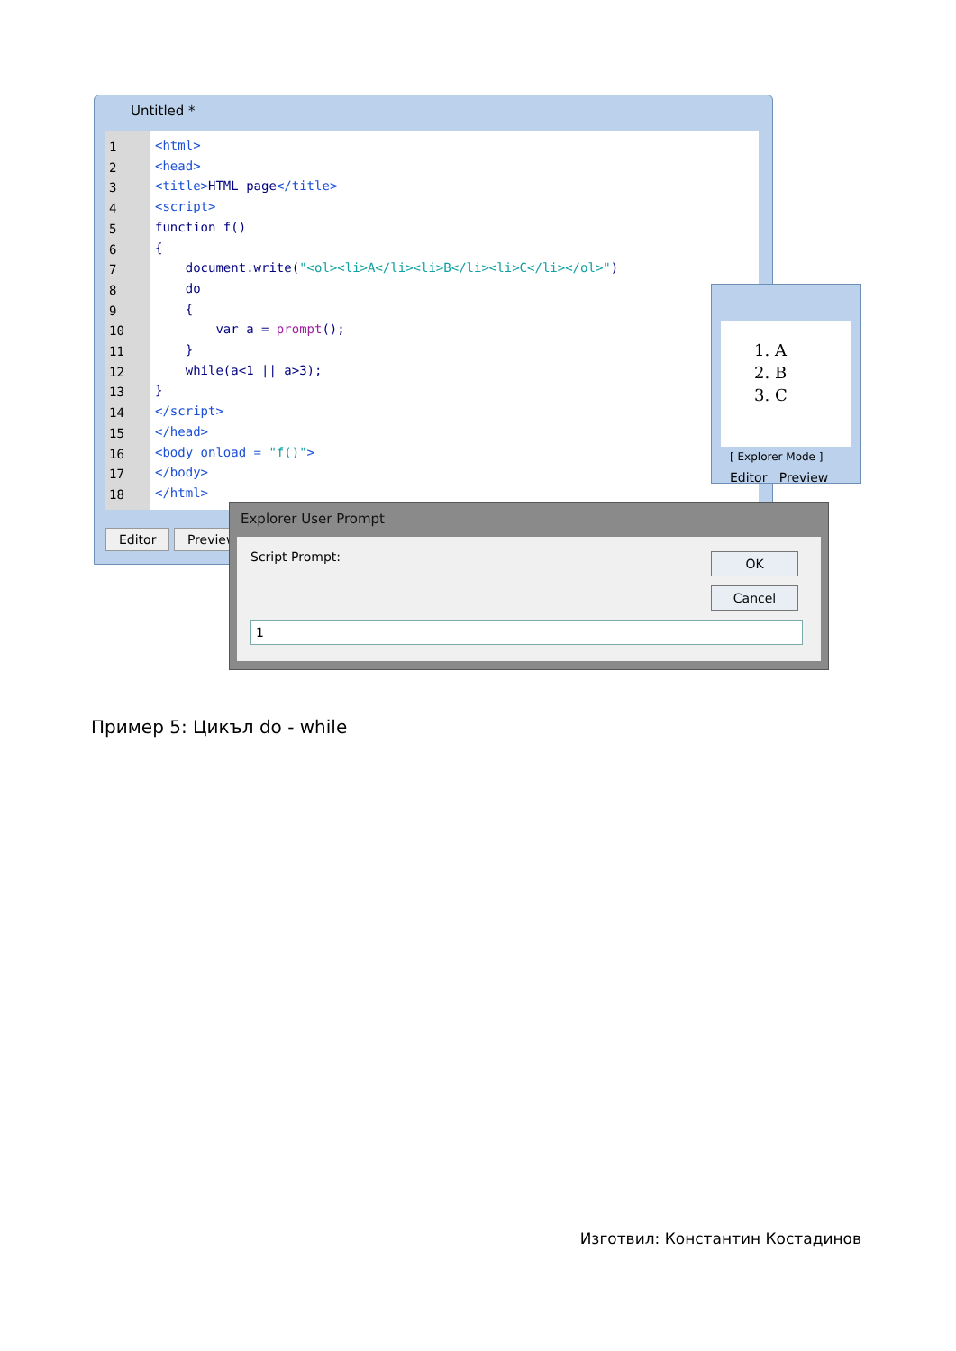Untitled *
1
2
3
4
5
6
7
8
9
10
11
12
13
14
15
16
17
18
<html> <head> <title>HTML page</title> <script> function f() { document.write("<ol><li>A</li><li>B</li><li>C</li></ol>") do { var a = prompt(); } while(a<1 || a>3); } </script> </head> <body onload = "f()"> </body> </html>
Editor Preview
1. A
2. B
3. C
[ Explorer Mode ]
Editor Preview
Explorer User Prompt
Script Prompt:
OK
Cancel
1
Пример 5: Цикъл do - while
Изготвил: Константин Костадинов